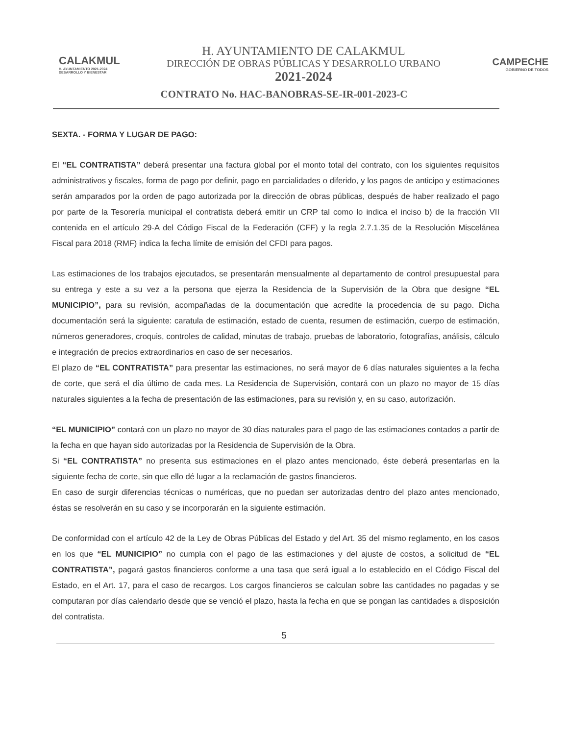CALAKMUL
H. AYUNTAMIENTO 2021-2024 DESARROLLO Y BIENESTAR
H. AYUNTAMIENTO DE CALAKMUL
DIRECCIÓN DE OBRAS PÚBLICAS Y DESARROLLO URBANO
2021-2024
CAMPECHE
GOBIERNO DE TODOS
CONTRATO No. HAC-BANOBRAS-SE-IR-001-2023-C
SEXTA. - FORMA Y LUGAR DE PAGO:
El “EL CONTRATISTA” deberá presentar una factura global por el monto total del contrato, con los siguientes requisitos administrativos y fiscales, forma de pago por definir, pago en parcialidades o diferido, y los pagos de anticipo y estimaciones serán amparados por la orden de pago autorizada por la dirección de obras públicas, después de haber realizado el pago por parte de la Tesorería municipal el contratista deberá emitir un CRP tal como lo indica el inciso b) de la fracción VII contenida en el artículo 29-A del Código Fiscal de la Federación (CFF) y la regla 2.7.1.35 de la Resolución Miscelánea Fiscal para 2018 (RMF) indica la fecha límite de emisión del CFDI para pagos.
Las estimaciones de los trabajos ejecutados, se presentarán mensualmente al departamento de control presupuestal para su entrega y este a su vez a la persona que ejerza la Residencia de la Supervisión de la Obra que designe “EL MUNICIPIO”, para su revisión, acompañadas de la documentación que acredite la procedencia de su pago. Dicha documentación será la siguiente: caratula de estimación, estado de cuenta, resumen de estimación, cuerpo de estimación, números generadores, croquis, controles de calidad, minutas de trabajo, pruebas de laboratorio, fotografías, análisis, cálculo e integración de precios extraordinarios en caso de ser necesarios.
El plazo de “EL CONTRATISTA” para presentar las estimaciones, no será mayor de 6 días naturales siguientes a la fecha de corte, que será el día último de cada mes. La Residencia de Supervisión, contará con un plazo no mayor de 15 días naturales siguientes a la fecha de presentación de las estimaciones, para su revisión y, en su caso, autorización.
“EL MUNICIPIO” contará con un plazo no mayor de 30 días naturales para el pago de las estimaciones contados a partir de la fecha en que hayan sido autorizadas por la Residencia de Supervisión de la Obra.
Si “EL CONTRATISTA” no presenta sus estimaciones en el plazo antes mencionado, éste deberá presentarlas en la siguiente fecha de corte, sin que ello dé lugar a la reclamación de gastos financieros.
En caso de surgir diferencias técnicas o numéricas, que no puedan ser autorizadas dentro del plazo antes mencionado, éstas se resolverán en su caso y se incorporarán en la siguiente estimación.
De conformidad con el artículo 42 de la Ley de Obras Públicas del Estado y del Art. 35 del mismo reglamento, en los casos en los que “EL MUNICIPIO” no cumpla con el pago de las estimaciones y del ajuste de costos, a solicitud de “EL CONTRATISTA”, pagará gastos financieros conforme a una tasa que será igual a lo establecido en el Código Fiscal del Estado, en el Art. 17, para el caso de recargos. Los cargos financieros se calculan sobre las cantidades no pagadas y se computaran por días calendario desde que se venció el plazo, hasta la fecha en que se pongan las cantidades a disposición del contratista.
5